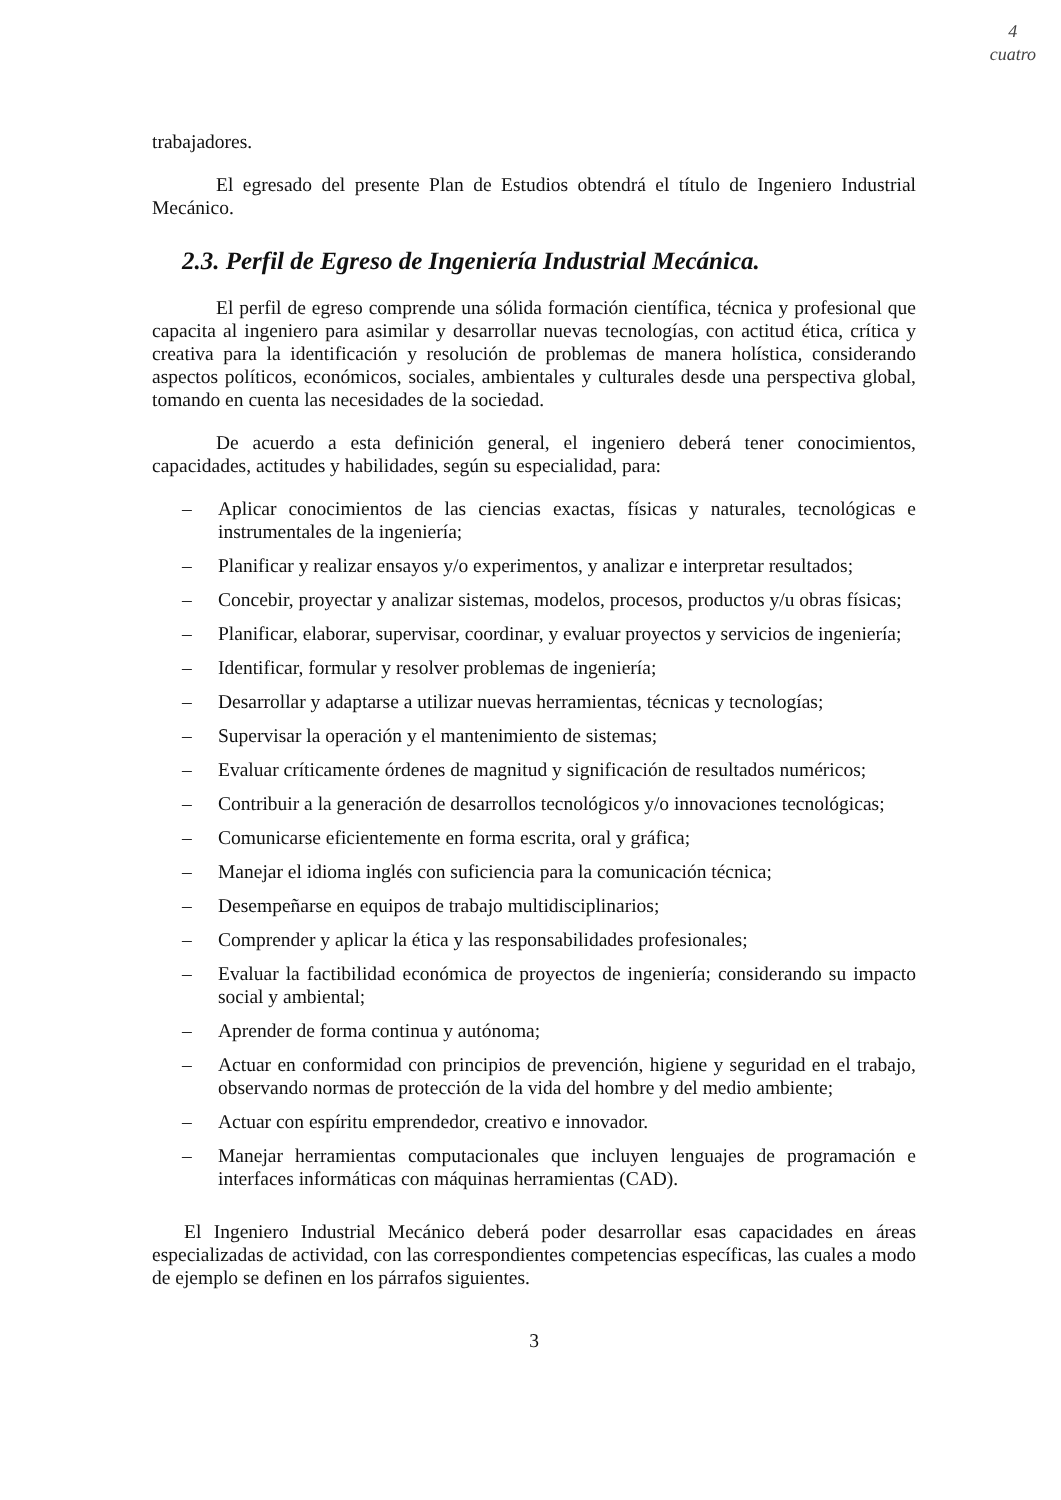4
cuatro
trabajadores.
El egresado del presente Plan de Estudios obtendrá el título de Ingeniero Industrial Mecánico.
2.3. Perfil de Egreso de Ingeniería Industrial Mecánica.
El perfil de egreso comprende una sólida formación científica, técnica y profesional que capacita al ingeniero para asimilar y desarrollar nuevas tecnologías, con actitud ética, crítica y creativa para la identificación y resolución de problemas de manera holística, considerando aspectos políticos, económicos, sociales, ambientales y culturales desde una perspectiva global, tomando en cuenta las necesidades de la sociedad.
De acuerdo a esta definición general, el ingeniero deberá tener conocimientos, capacidades, actitudes y habilidades, según su especialidad, para:
– Aplicar conocimientos de las ciencias exactas, físicas y naturales, tecnológicas e instrumentales de la ingeniería;
– Planificar y realizar ensayos y/o experimentos, y analizar e interpretar resultados;
– Concebir, proyectar y analizar sistemas, modelos, procesos, productos y/u obras físicas;
– Planificar, elaborar, supervisar, coordinar, y evaluar proyectos y servicios de ingeniería;
– Identificar, formular y resolver problemas de ingeniería;
– Desarrollar y adaptarse a utilizar nuevas herramientas, técnicas y tecnologías;
– Supervisar la operación y el mantenimiento de sistemas;
– Evaluar críticamente órdenes de magnitud y significación de resultados numéricos;
– Contribuir a la generación de desarrollos tecnológicos y/o innovaciones tecnológicas;
– Comunicarse eficientemente en forma escrita, oral y gráfica;
– Manejar el idioma inglés con suficiencia para la comunicación técnica;
– Desempeñarse en equipos de trabajo multidisciplinarios;
– Comprender y aplicar la ética y las responsabilidades profesionales;
– Evaluar la factibilidad económica de proyectos de ingeniería; considerando su impacto social y ambiental;
– Aprender de forma continua y autónoma;
– Actuar en conformidad con principios de prevención, higiene y seguridad en el trabajo, observando normas de protección de la vida del hombre y del medio ambiente;
– Actuar con espíritu emprendedor, creativo e innovador.
– Manejar herramientas computacionales que incluyen lenguajes de programación e interfaces informáticas con máquinas herramientas (CAD).
El Ingeniero Industrial Mecánico deberá poder desarrollar esas capacidades en áreas especializadas de actividad, con las correspondientes competencias específicas, las cuales a modo de ejemplo se definen en los párrafos siguientes.
3